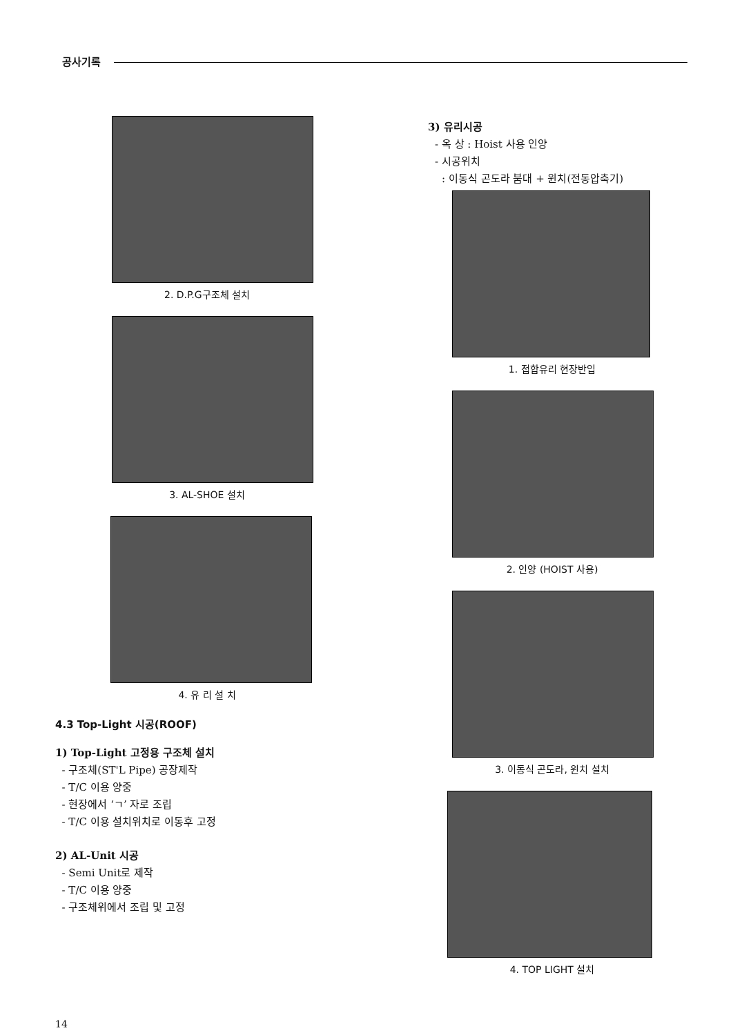공사기록
2. D.P.G구조체 설치
3. AL-SHOE 설치
4. 유 리 설 치
4.3 Top-Light 시공(ROOF)
1) Top-Light 고정용 구조체 설치
- 구조체(ST'L Pipe) 공장제작
- T/C 이용 양중
- 현장에서 ‘ㄱ’ 자로 조립
- T/C 이용 설치위치로 이동후 고정
2) AL-Unit 시공
- Semi Unit로 제작
- T/C 이용 양중
- 구조체위에서 조립 및 고정
3) 유리시공
- 옥 상 : Hoist 사용 인양
- 시공위치
: 이동식 곤도라 붐대 + 윈치(전동압축기)
1. 접합유리 현장반입
2. 인양 (HOIST 사용)
3. 이동식 곤도라, 윈치 설치
4. TOP LIGHT 설치
14